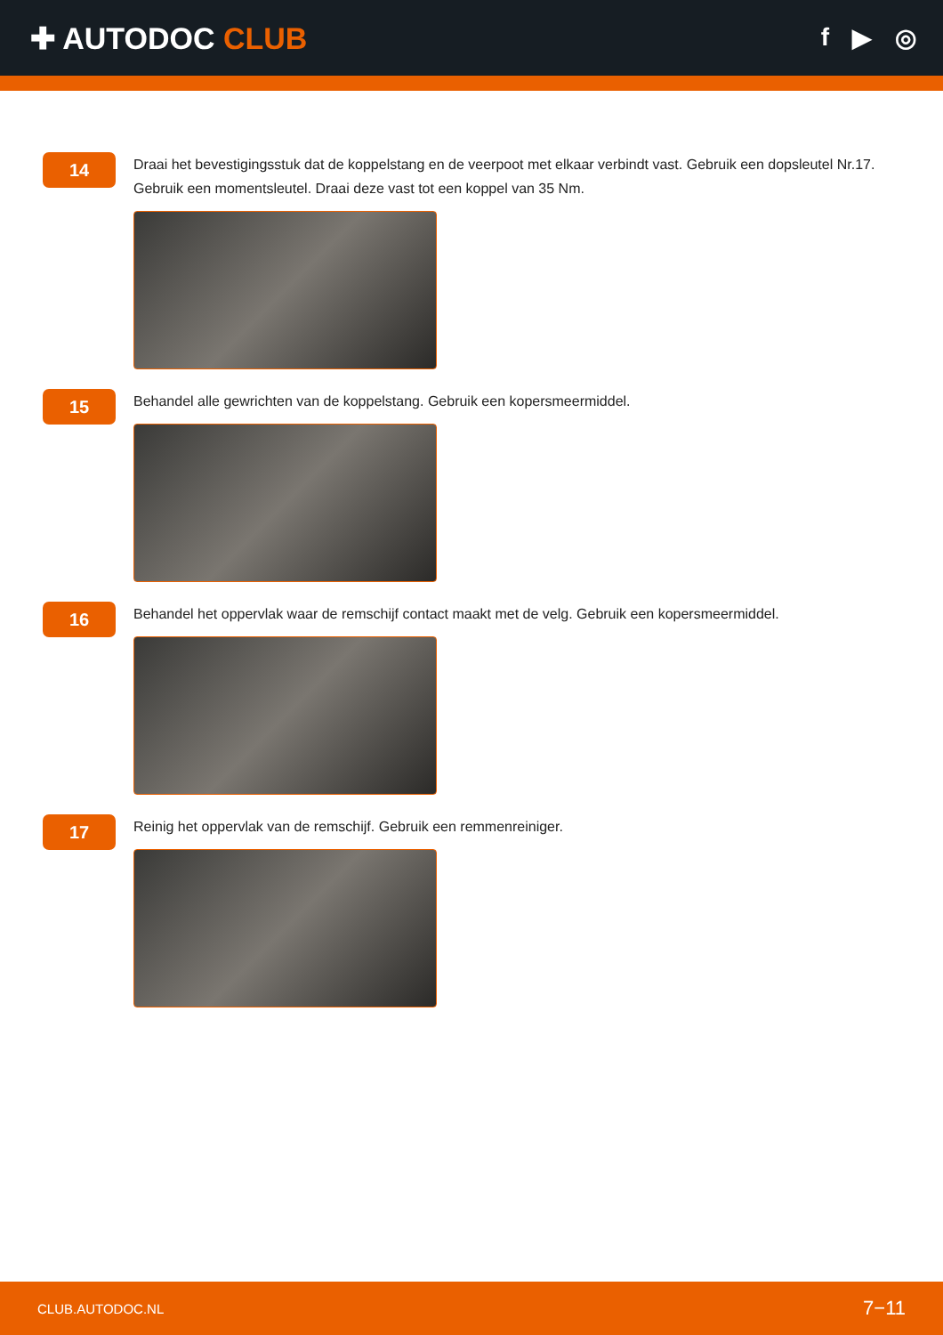✚ AUTODOC CLUB
f ▶ ◎
14
Draai het bevestigingsstuk dat de koppelstang en de veerpoot met elkaar verbindt vast. Gebruik een dopsleutel Nr.17. Gebruik een momentsleutel. Draai deze vast tot een koppel van 35 Nm.
15
Behandel alle gewrichten van de koppelstang. Gebruik een kopersmeermiddel.
16
Behandel het oppervlak waar de remschijf contact maakt met de velg. Gebruik een kopersmeermiddel.
17
Reinig het oppervlak van de remschijf. Gebruik een remmenreiniger.
CLUB.AUTODOC.NL 7−11